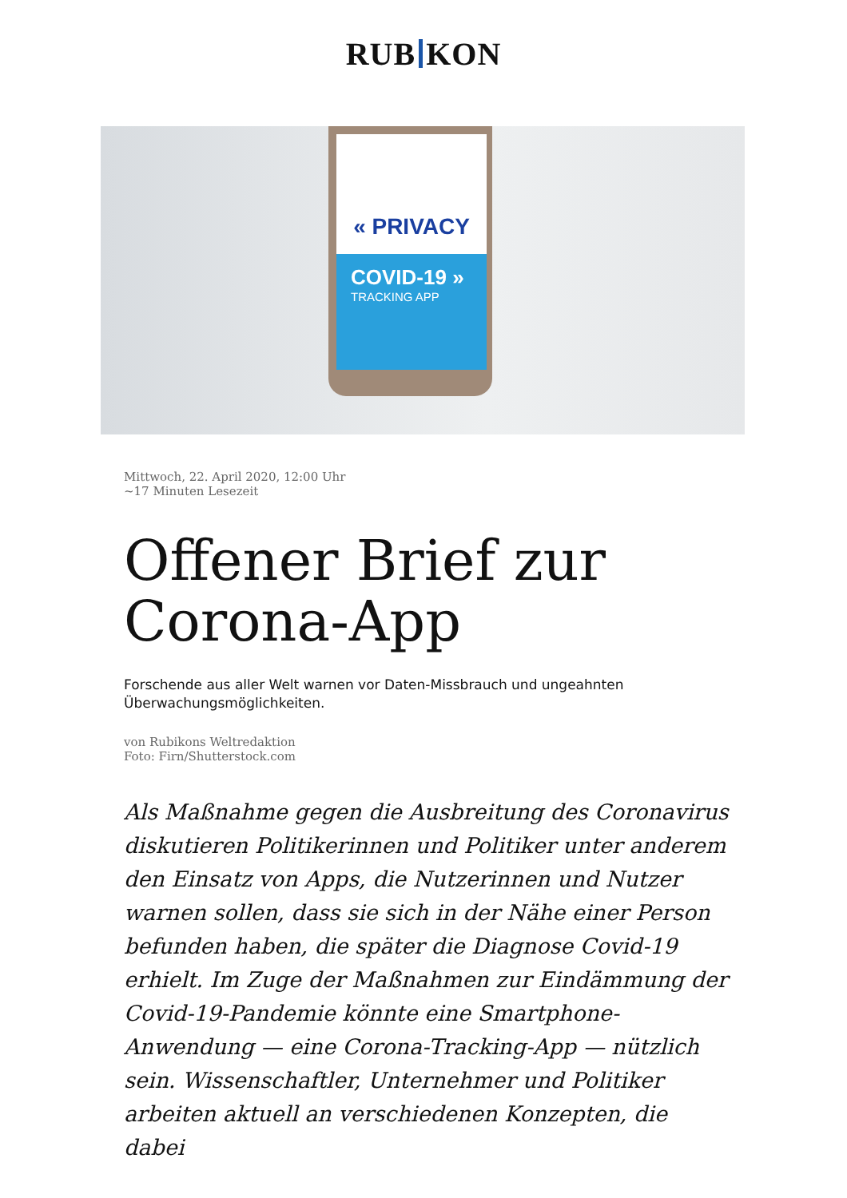RUB KON
« PRIVACY
COVID-19 »
TRACKING APP
Mittwoch, 22. April 2020, 12:00 Uhr
~17 Minuten Lesezeit
Offener Brief zur Corona-App
Forschende aus aller Welt warnen vor Daten-Missbrauch und ungeahnten Überwachungsmöglichkeiten.
von Rubikons Weltredaktion
Foto: Firn/Shutterstock.com
Als Maßnahme gegen die Ausbreitung des Coronavirus diskutieren Politikerinnen und Politiker unter anderem den Einsatz von Apps, die Nutzerinnen und Nutzer warnen sollen, dass sie sich in der Nähe einer Person befunden haben, die später die Diagnose Covid-19 erhielt. Im Zuge der Maßnahmen zur Eindämmung der Covid-19-Pandemie könnte eine Smartphone-Anwendung — eine Corona-Tracking-App — nützlich sein. Wissenschaftler, Unternehmer und Politiker arbeiten aktuell an verschiedenen Konzepten, die dabei